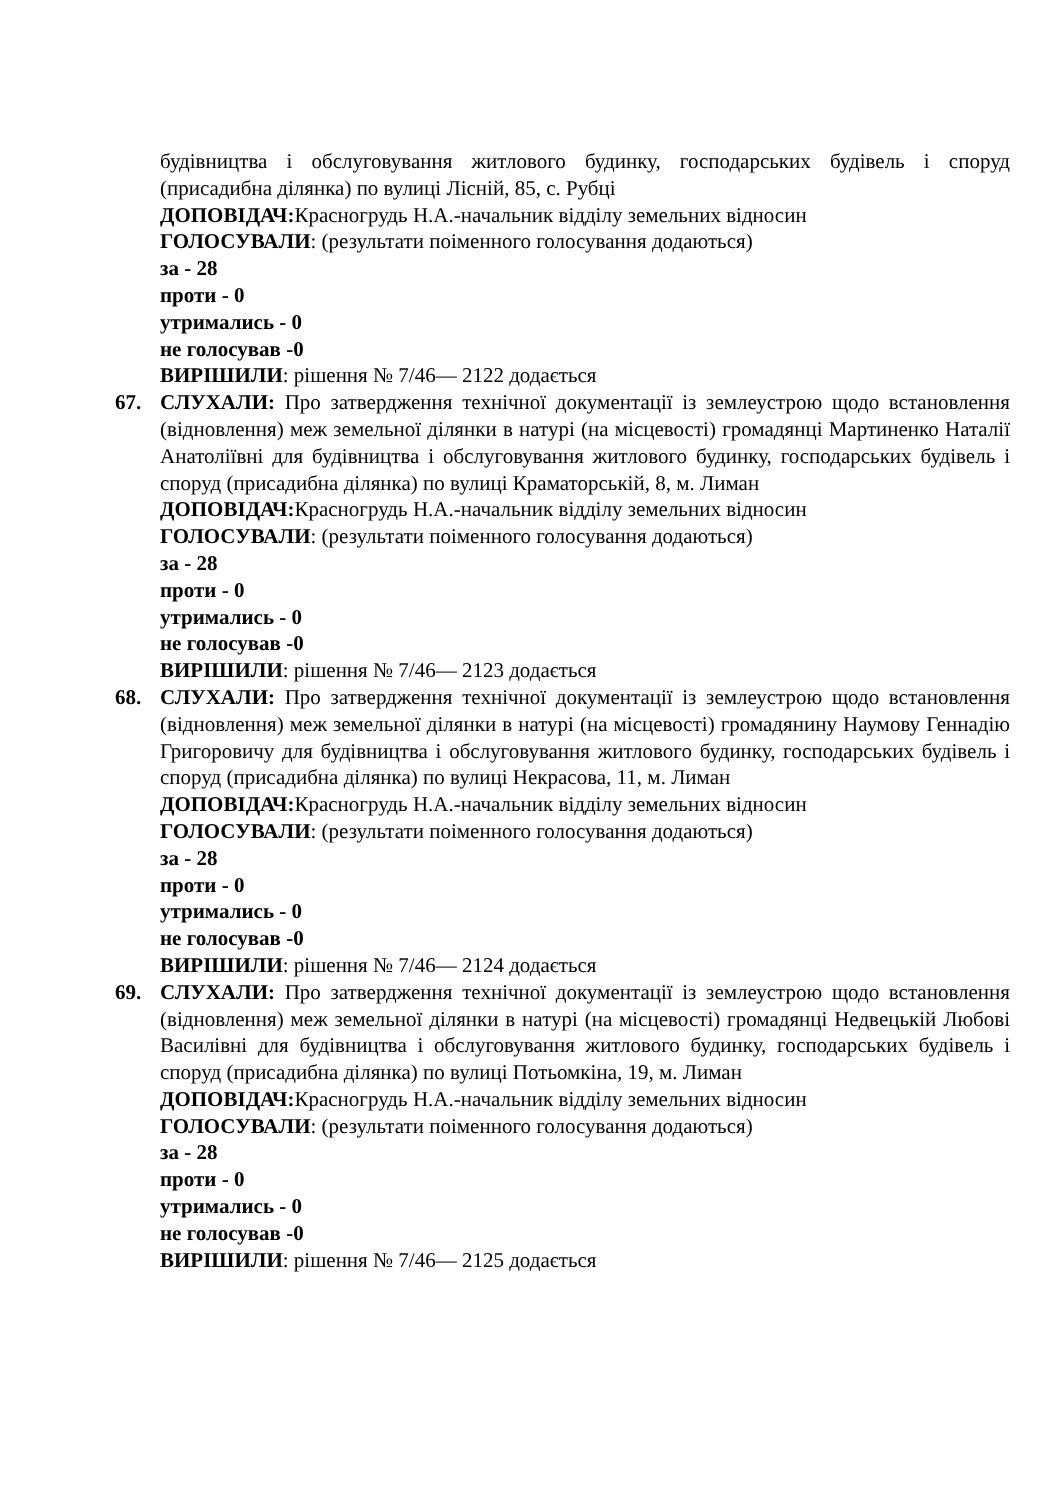будівництва і обслуговування житлового будинку, господарських будівель і споруд (присадибна ділянка) по вулиці Лісній, 85, с. Рубці
ДОПОВІДАЧ: Красногрудь Н.А.-начальник відділу земельних відносин
ГОЛОСУВАЛИ: (результати поіменного голосування додаються)
за - 28
проти - 0
утримались - 0
не голосував -0
ВИРІШИЛИ: рішення № 7/46— 2122 додається
67. СЛУХАЛИ: Про затвердження технічної документації із землеустрою щодо встановлення (відновлення) меж земельної ділянки в натурі (на місцевості) громадянці Мартиненко Наталії Анатоліївні для будівництва і обслуговування житлового будинку, господарських будівель і споруд (присадибна ділянка) по вулиці Краматорській, 8, м. Лиман
ДОПОВІДАЧ: Красногрудь Н.А.-начальник відділу земельних відносин
ГОЛОСУВАЛИ: (результати поіменного голосування додаються)
за - 28
проти - 0
утримались - 0
не голосував -0
ВИРІШИЛИ: рішення № 7/46— 2123 додається
68. СЛУХАЛИ: Про затвердження технічної документації із землеустрою щодо встановлення (відновлення) меж земельної ділянки в натурі (на місцевості) громадянину Наумову Геннадію Григоровичу для будівництва і обслуговування житлового будинку, господарських будівель і споруд (присадибна ділянка) по вулиці Некрасова, 11, м. Лиман
ДОПОВІДАЧ: Красногрудь Н.А.-начальник відділу земельних відносин
ГОЛОСУВАЛИ: (результати поіменного голосування додаються)
за - 28
проти - 0
утримались - 0
не голосував -0
ВИРІШИЛИ: рішення № 7/46— 2124 додається
69. СЛУХАЛИ: Про затвердження технічної документації із землеустрою щодо встановлення (відновлення) меж земельної ділянки в натурі (на місцевості) громадянці Недвецькій Любові Василівні для будівництва і обслуговування житлового будинку, господарських будівель і споруд (присадибна ділянка) по вулиці Потьомкіна, 19, м. Лиман
ДОПОВІДАЧ: Красногрудь Н.А.-начальник відділу земельних відносин
ГОЛОСУВАЛИ: (результати поіменного голосування додаються)
за - 28
проти - 0
утримались - 0
не голосував -0
ВИРІШИЛИ: рішення № 7/46— 2125 додається